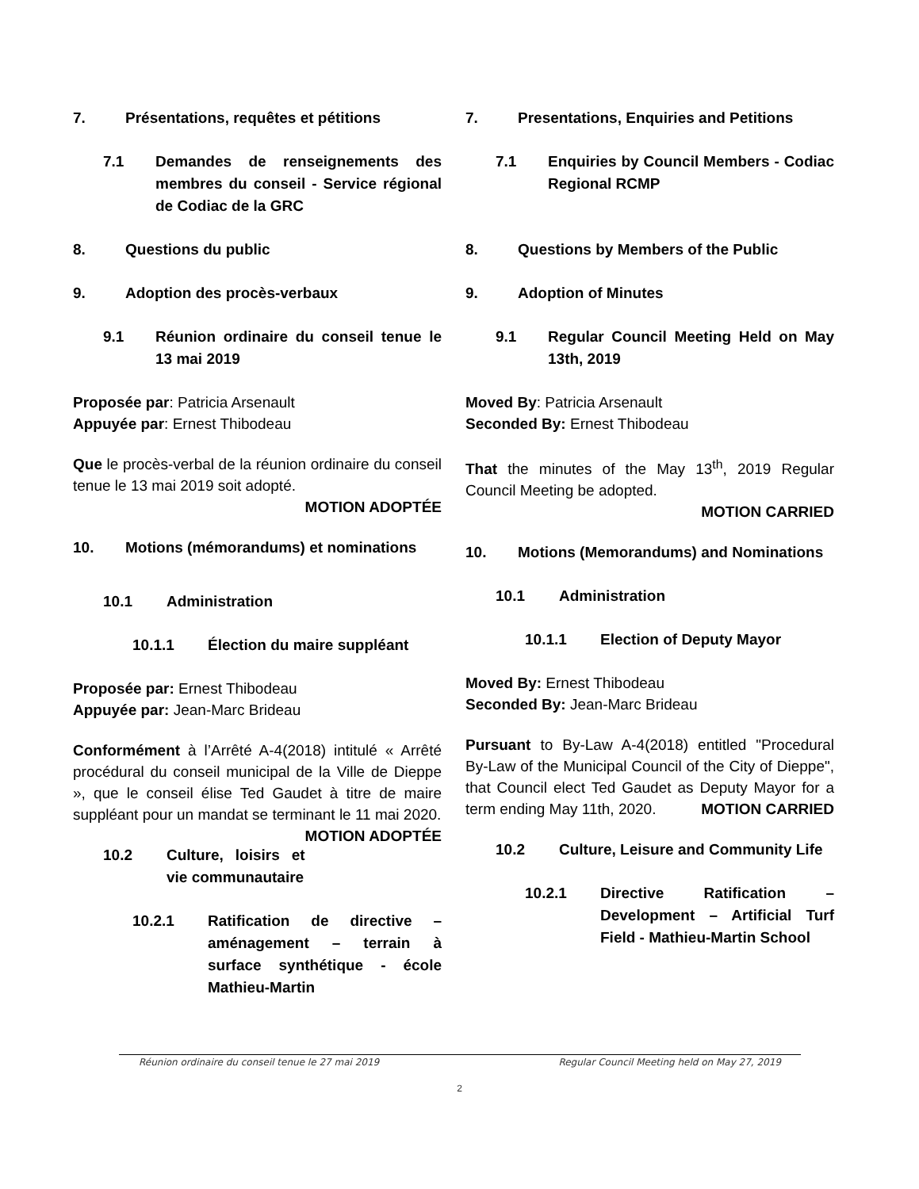7. Présentations, requêtes et pétitions
7.1 Demandes de renseignements des membres du conseil - Service régional de Codiac de la GRC
8. Questions du public
9. Adoption des procès-verbaux
9.1 Réunion ordinaire du conseil tenue le 13 mai 2019
Proposée par: Patricia Arsenault
Appuyée par: Ernest Thibodeau
Que le procès-verbal de la réunion ordinaire du conseil tenue le 13 mai 2019 soit adopté.
MOTION ADOPTÉE
10. Motions (mémorandums) et nominations
10.1 Administration
10.1.1 Élection du maire suppléant
Proposée par: Ernest Thibodeau
Appuyée par: Jean-Marc Brideau
Conformément à l’Arrêté A-4(2018) intitulé « Arrêté procédural du conseil municipal de la Ville de Dieppe », que le conseil élise Ted Gaudet à titre de maire suppléant pour un mandat se terminant le 11 mai 2020. MOTION ADOPTÉE
10.2 Culture, loisirs et vie communautaire
10.2.1 Ratification de directive – aménagement – terrain à surface synthétique - école Mathieu-Martin
7. Presentations, Enquiries and Petitions
7.1 Enquiries by Council Members - Codiac Regional RCMP
8. Questions by Members of the Public
9. Adoption of Minutes
9.1 Regular Council Meeting Held on May 13th, 2019
Moved By: Patricia Arsenault
Seconded By: Ernest Thibodeau
That the minutes of the May 13<sup>th</sup>, 2019 Regular Council Meeting be adopted.
MOTION CARRIED
10. Motions (Memorandums) and Nominations
10.1 Administration
10.1.1 Election of Deputy Mayor
Moved By: Ernest Thibodeau
Seconded By: Jean-Marc Brideau
Pursuant to By-Law A-4(2018) entitled "Procedural By-Law of the Municipal Council of the City of Dieppe", that Council elect Ted Gaudet as Deputy Mayor for a term ending May 11th, 2020. MOTION CARRIED
10.2 Culture, Leisure and Community Life
10.2.1 Directive Ratification – Development – Artificial Turf Field - Mathieu-Martin School
Réunion ordinaire du conseil tenue le 27 mai 2019 Regular Council Meeting held on May 27, 2019
2